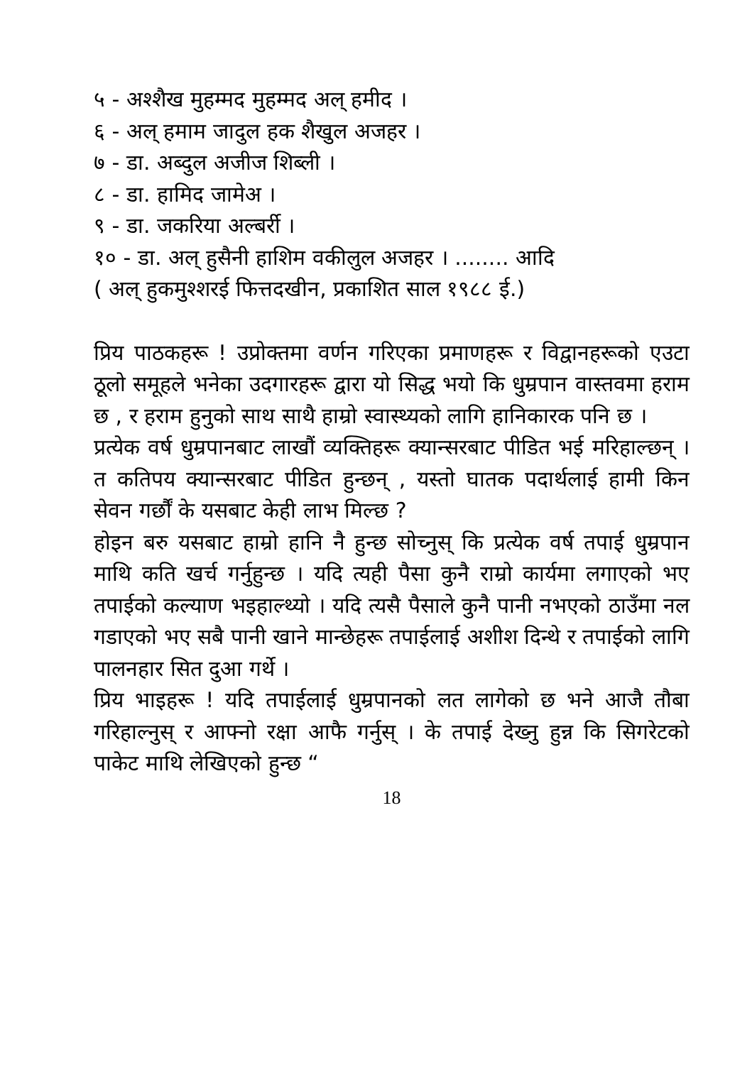५ - अश्शैख मुहम्मद मुहम्मद अल् हमीद ।
६ - अल् हमाम जादुल हक शैखुल अजहर ।
७ - डा. अब्दुल अजीज शिब्ली ।
८ - डा. हामिद जामेअ ।
९ - डा. जकरिया अल्बर्री ।
१० - डा. अल् हुसैनी हाशिम वकीलुल अजहर । ........ आदि
( अल् हुकमुश्शरई फित्तदखीन, प्रकाशित साल १९८८ ई.)
प्रिय पाठकहरू ! उप्रोक्तमा वर्णन गरिएका प्रमाणहरू र विद्वानहरूको एउटा ठूलो समूहले भनेका उदगारहरू द्वारा यो सिद्ध भयो कि धुम्रपान वास्तवमा हराम छ , र हराम हुनुको साथ साथै हाम्रो स्वास्थ्यको लागि हानिकारक पनि छ ।
प्रत्येक वर्ष धुम्रपानबाट लाखौं व्यक्तिहरू क्यान्सरबाट पीडित भई मरिहाल्छन् । त कतिपय क्यान्सरबाट पीडित हुन्छन् , यस्तो घातक पदार्थलाई हामी किन सेवन गर्छौं के यसबाट केही लाभ मिल्छ ?
होइन बरु यसबाट हाम्रो हानि नै हुन्छ सोच्नुस् कि प्रत्येक वर्ष तपाई धुम्रपान माथि कति खर्च गर्नुहुन्छ । यदि त्यही पैसा कुनै राम्रो कार्यमा लगाएको भए तपाईको कल्याण भइहाल्थ्यो । यदि त्यसै पैसाले कुनै पानी नभएको ठाउँमा नल गडाएको भए सबै पानी खाने मान्छेहरू तपाईलाई अशीश दिन्थे र तपाईको लागि पालनहार सित दुआ गर्थे ।
प्रिय भाइहरू ! यदि तपाईलाई धुम्रपानको लत लागेको छ भने आजै तौबा गरिहाल्नुस् र आफ्नो रक्षा आफै गर्नुस् । के तपाई देख्नु हुन्न कि सिगरेटको पाकेट माथि लेखिएको हुन्छ “
18